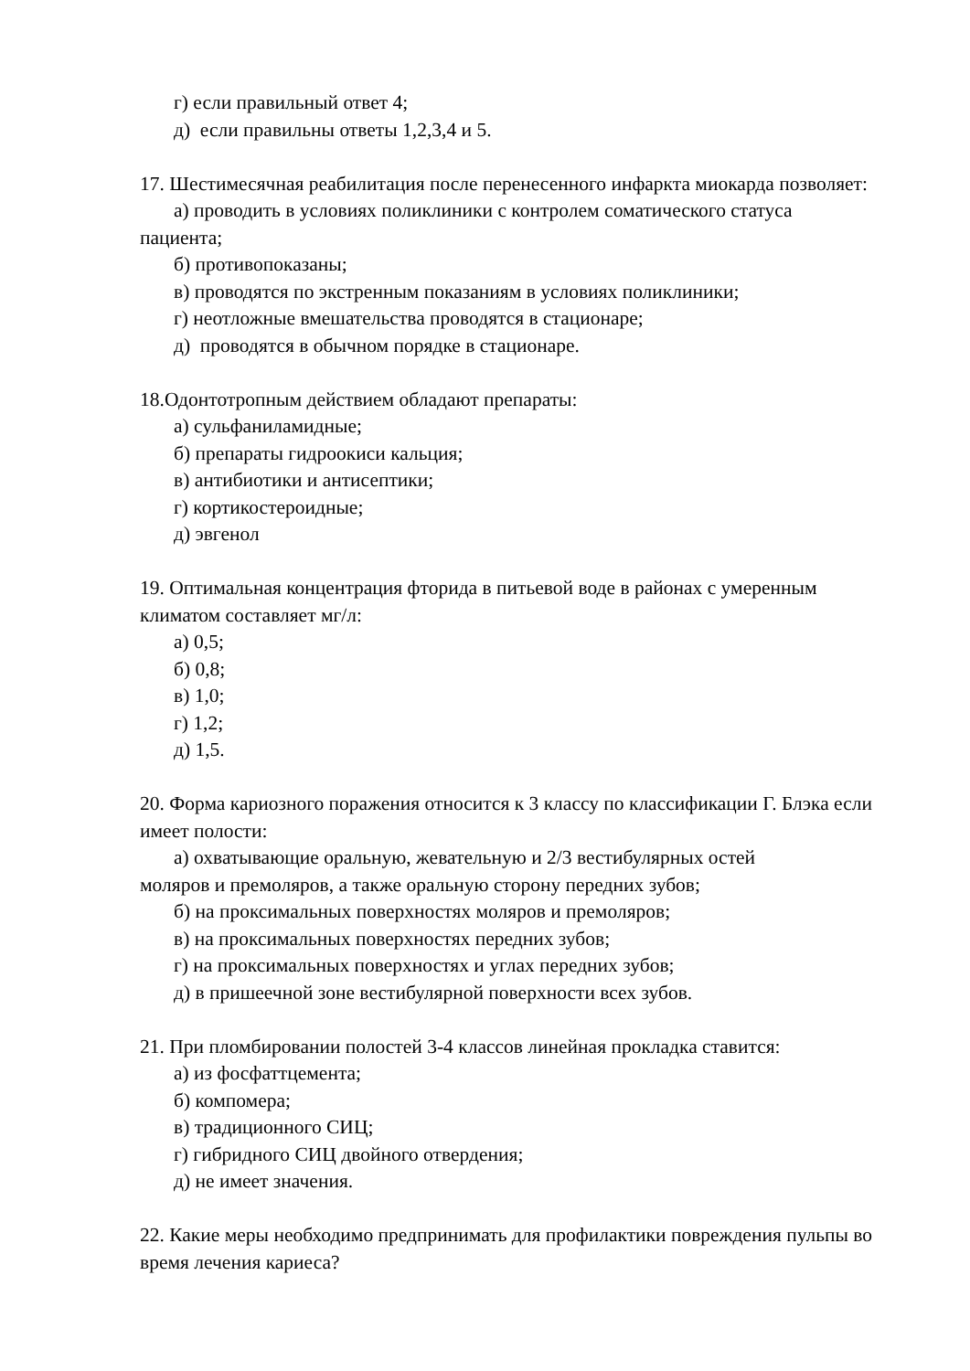г) если правильный ответ 4;
д) если правильны ответы 1,2,3,4 и 5.
17. Шестимесячная реабилитация после перенесенного инфаркта миокарда позволяет:
а) проводить в условиях поликлиники с контролем соматического статуса
пациента;
б) противопоказаны;
в) проводятся по экстренным показаниям в условиях поликлиники;
г) неотложные вмешательства проводятся в стационаре;
д) проводятся в обычном порядке в стационаре.
18.Одонтотропным действием обладают препараты:
а) сульфаниламидные;
б) препараты гидроокиси кальция;
в) антибиотики и антисептики;
г) кортикостероидные;
д) эвгенол
19. Оптимальная концентрация фторида в питьевой воде в районах с умеренным климатом составляет мг/л:
а) 0,5;
б) 0,8;
в) 1,0;
г) 1,2;
д) 1,5.
20. Форма кариозного поражения относится к 3 классу по классификации Г. Блэка если имеет полости:
а) охватывающие оральную, жевательную и 2/3 вестибулярных остей
моляров и премоляров, а также оральную сторону передних зубов;
б) на проксимальных поверхностях моляров и премоляров;
в) на проксимальных поверхностях передних зубов;
г) на проксимальных поверхностях и углах передних зубов;
д) в пришеечной зоне вестибулярной поверхности всех зубов.
21. При пломбировании полостей 3-4 классов линейная прокладка ставится:
а) из фосфаттцемента;
б) компомера;
в) традиционного СИЦ;
г) гибридного СИЦ двойного отвердения;
д) не имеет значения.
22. Какие меры необходимо предпринимать для профилактики повреждения пульпы во время лечения кариеса?